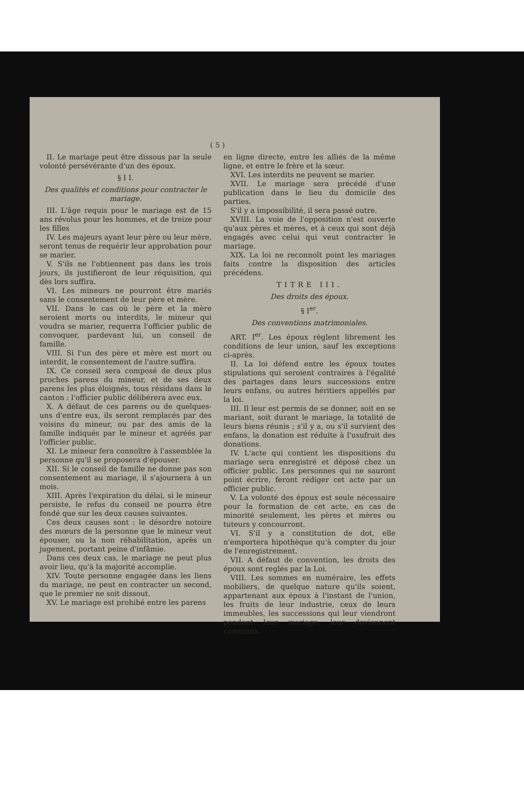( 5 )
II. Le mariage peut être dissous par la seule volonté persévérante d'un des époux.
§ I I.
Des qualités et conditions pour contracter le mariage.
III. L'âge requis pour le mariage est de 15 ans révolus pour les hommes, et de treize pour les filles
IV. Les majeurs ayant leur père ou leur mère, seront tenus de requérir leur approbation pour se marier.
V. S'ils ne l'obtiennent pas dans les trois jours, ils justifieront de leur réquisition, qui dès lors suffira.
VI. Les mineurs ne pourront être mariés sans le consentement de leur père et mère.
VII. Dans le cas où le père et la mère seroient morts ou interdits, le mineur qui voudra se marier, requerra l'officier public de convoquer, pardevant lui, un conseil de famille.
VIII. Si l'un des père et mère est mort ou interdit, le consentement de l'autre suffira.
IX. Ce conseil sera composé de deux plus proches parens du mineur, et de ses deux parens les plus éloignés, tous résidans dans le canton : l'officier public délibérera avec eux.
X. A défaut de ces parens ou de quelques-uns d'entre eux, ils seront remplacés par des voisins du mineur, ou par des amis de la famille indiqués par le mineur et agréés par l'officier public.
XI. Le mineur fera connoître à l'assemblée la personne qu'il se proposera d'épouser.
XII. Si le conseil de famille ne donne pas son consentement au mariage, il s'ajournera à un mois.
XIII. Après l'expiration du délai, si le mineur persiste, le refus du conseil ne pourra être fondé que sur les deux causes suivantes.
Ces deux causes sont : le désordre notoire des mœurs de la personne que le mineur veut épouser, ou la non réhabilitation, après un jugement, portant peine d'infâmie.
Dans ces deux cas, le mariage ne peut plus avoir lieu, qu'à la majorité accomplie.
XIV. Toute personne engagée dans les liens du mariage, ne peut en contracter un second, que le premier ne soit dissout.
XV. Le mariage est prohibé entre les parens
en ligne directe, entre les alliés de la même ligne, et entre le frère et la sœur.
XVI. Les interdits ne peuvent se marier.
XVII. Le mariage sera précédé d'une publication dans le lieu du domicile des parties.
S'il y a impossibilité, il sera passé outre.
XVIII. La voie de l'opposition n'est ouverte qu'aux pères et mères, et à ceux qui sont déjà engagés avec celui qui veut contracter le mariage.
XIX. La loi ne reconnoît point les mariages faits contre la disposition des articles précédens.
TITRE III.
Des droits des époux.
§ I<sup>er</sup>.
Des conventions matrimoniales.
ART. I<sup>er</sup>. Les époux règlent librement les conditions de leur union, sauf les exceptions ci-après.
II. La loi défend entre les époux toutes stipulations qui seroient contraires à l'égalité des partages dans leurs successions entre leurs enfans, ou autres héritiers appellés par la loi.
III. Il leur est permis de se donner, soit en se mariant, soit durant le mariage, la totalité de leurs biens réunis ; s'il y a, ou s'il survient des enfans, la donation est réduite à l'usufruit des donations.
IV. L'acte qui contient les dispositions du mariage sera enregistré et déposé chez un officier public. Les personnes qui ne sauront point écrire, feront rédiger cet acte par un officier public.
V. La volonté des époux est seule nécessaire pour la formation de cet acte, en cas de minorité seulement, les pères et mères ou tuteurs y concourront.
VI. S'il y a constitution de dot, elle n'emportera hipothèque qu'à compter du jour de l'enregistrement.
VII. A défaut de convention, les droits des époux sont reglés par la Loi.
VIII. Les sommes en numéraire, les effets mobiliers, de quelque nature qu'ils soient, appartenant aux époux à l'instant de l'union, les fruits de leur industrie, ceux de leurs immeubles, les successions qui leur viendront pendant leur mariage, leur deviennent communs.